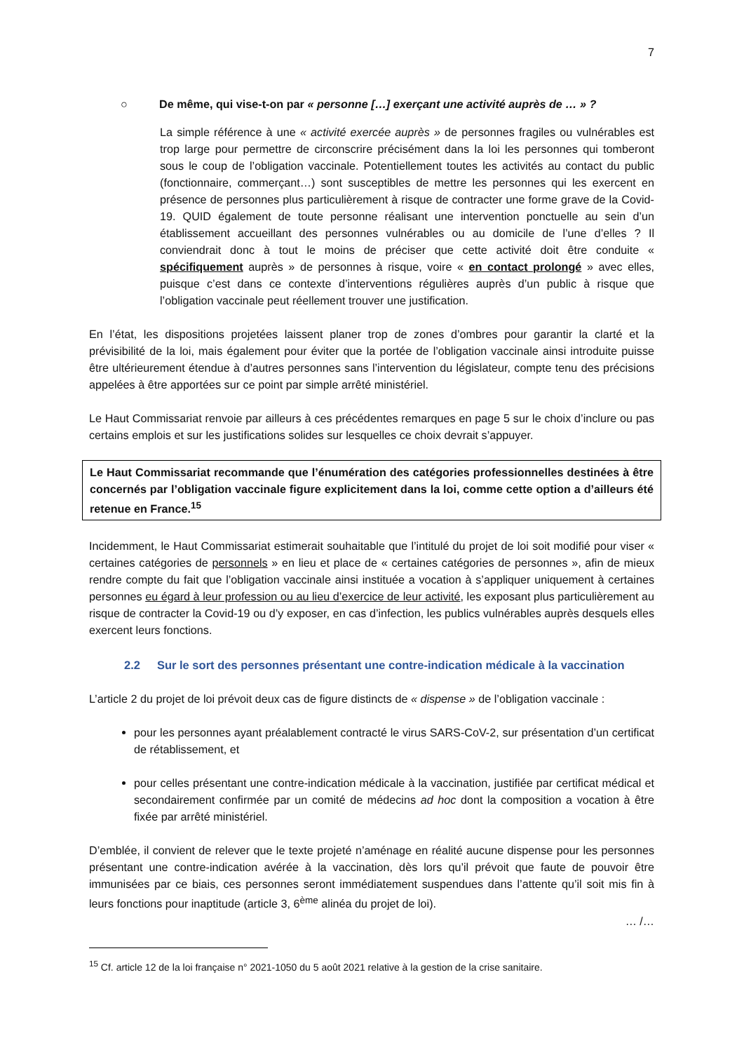7
○ De même, qui vise-t-on par « personne […] exerçant une activité auprès de … » ?
La simple référence à une « activité exercée auprès » de personnes fragiles ou vulnérables est trop large pour permettre de circonscrire précisément dans la loi les personnes qui tomberont sous le coup de l’obligation vaccinale. Potentiellement toutes les activités au contact du public (fonctionnaire, commerçant…) sont susceptibles de mettre les personnes qui les exercent en présence de personnes plus particulièrement à risque de contracter une forme grave de la Covid-19. QUID également de toute personne réalisant une intervention ponctuelle au sein d’un établissement accueillant des personnes vulnérables ou au domicile de l’une d’elles ? Il conviendrait donc à tout le moins de préciser que cette activité doit être conduite « spécifiquement auprès » de personnes à risque, voire « en contact prolongé » avec elles, puisque c’est dans ce contexte d’interventions régulières auprès d’un public à risque que l’obligation vaccinale peut réellement trouver une justification.
En l’état, les dispositions projetées laissent planer trop de zones d’ombres pour garantir la clarté et la prévisibilité de la loi, mais également pour éviter que la portée de l’obligation vaccinale ainsi introduite puisse être ultérieurement étendue à d’autres personnes sans l’intervention du législateur, compte tenu des précisions appelées à être apportées sur ce point par simple arrêté ministériel.
Le Haut Commissariat renvoie par ailleurs à ces précédentes remarques en page 5 sur le choix d’inclure ou pas certains emplois et sur les justifications solides sur lesquelles ce choix devrait s’appuyer.
Le Haut Commissariat recommande que l’énumération des catégories professionnelles destinées à être concernés par l’obligation vaccinale figure explicitement dans la loi, comme cette option a d’ailleurs été retenue en France.<sup>15</sup>
Incidemment, le Haut Commissariat estimerait souhaitable que l’intitulé du projet de loi soit modifié pour viser « certaines catégories de personnels » en lieu et place de « certaines catégories de personnes », afin de mieux rendre compte du fait que l’obligation vaccinale ainsi instituée a vocation à s’appliquer uniquement à certaines personnes eu égard à leur profession ou au lieu d’exercice de leur activité, les exposant plus particulièrement au risque de contracter la Covid-19 ou d’y exposer, en cas d’infection, les publics vulnérables auprès desquels elles exercent leurs fonctions.
2.2 Sur le sort des personnes présentant une contre-indication médicale à la vaccination
L’article 2 du projet de loi prévoit deux cas de figure distincts de « dispense » de l’obligation vaccinale :
pour les personnes ayant préalablement contracté le virus SARS-CoV-2, sur présentation d’un certificat de rétablissement, et
pour celles présentant une contre-indication médicale à la vaccination, justifiée par certificat médical et secondairement confirmée par un comité de médecins ad hoc dont la composition a vocation à être fixée par arrêté ministériel.
D’emblée, il convient de relever que le texte projeté n’aménage en réalité aucune dispense pour les personnes présentant une contre-indication avérée à la vaccination, dès lors qu’il prévoit que faute de pouvoir être immunisées par ce biais, ces personnes seront immédiatement suspendues dans l’attente qu’il soit mis fin à leurs fonctions pour inaptitude (article 3, 6<sup>ème</sup> alinéa du projet de loi).
… /…
<sup>15</sup> Cf. article 12 de la loi française n° 2021-1050 du 5 août 2021 relative à la gestion de la crise sanitaire.